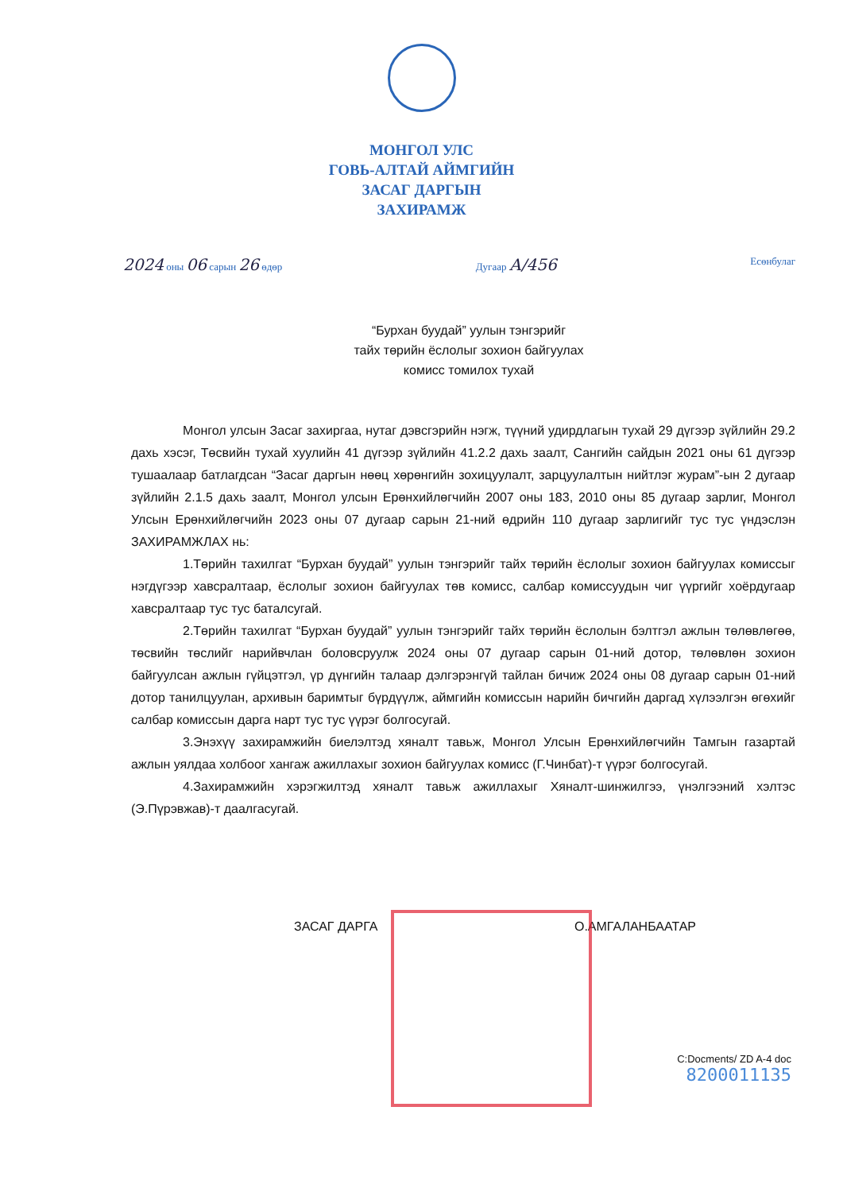МОНГОЛ УЛС
ГОВЬ-АЛТАЙ АЙМГИЙН
ЗАСАГ ДАРГЫН
ЗАХИРАМЖ
2024 оны 06 сарын 26 өдөр Дугаар А/456 Есөнбулаг
“Бурхан буудай” уулын тэнгэрийг
тайх төрийн ёслолыг зохион байгуулах
комисс томилох тухай
Монгол улсын Засаг захиргаа, нутаг дэвсгэрийн нэгж, түүний удирдлагын тухай 29 дүгээр зүйлийн 29.2 дахь хэсэг, Төсвийн тухай хуулийн 41 дүгээр зүйлийн 41.2.2 дахь заалт, Сангийн сайдын 2021 оны 61 дүгээр тушаалаар батлагдсан “Засаг даргын нөөц хөрөнгийн зохицуулалт, зарцуулалтын нийтлэг журам”-ын 2 дугаар зүйлийн 2.1.5 дахь заалт, Монгол улсын Ерөнхийлөгчийн 2007 оны 183, 2010 оны 85 дугаар зарлиг, Монгол Улсын Ерөнхийлөгчийн 2023 оны 07 дугаар сарын 21-ний өдрийн 110 дугаар зарлигийг тус тус үндэслэн ЗАХИРАМЖЛАХ нь:
1.Төрийн тахилгат “Бурхан буудай” уулын тэнгэрийг тайх төрийн ёслолыг зохион байгуулах комиссыг нэгдүгээр хавсралтаар, ёслолыг зохион байгуулах төв комисс, салбар комиссуудын чиг үүргийг хоёрдугаар хавсралтаар тус тус баталсугай.
2.Төрийн тахилгат “Бурхан буудай” уулын тэнгэрийг тайх төрийн ёслолын бэлтгэл ажлын төлөвлөгөө, төсвийн төслийг нарийвчлан боловсруулж 2024 оны 07 дугаар сарын 01-ний дотор, төлөвлөн зохион байгуулсан ажлын гүйцэтгэл, үр дүнгийн талаар дэлгэрэнгүй тайлан бичиж 2024 оны 08 дугаар сарын 01-ний дотор танилцуулан, архивын баримтыг бүрдүүлж, аймгийн комиссын нарийн бичгийн даргад хүлээлгэн өгөхийг салбар комиссын дарга нарт тус тус үүрэг болгосугай.
3.Энэхүү захирамжийн биелэлтэд хяналт тавьж, Монгол Улсын Ерөнхийлөгчийн Тамгын газартай ажлын уялдаа холбоог хангаж ажиллахыг зохион байгуулах комисс (Г.Чинбат)-т үүрэг болгосугай.
4.Захирамжийн хэрэгжилтэд хяналт тавьж ажиллахыг Хяналт-шинжилгээ, үнэлгээний хэлтэс (Э.Пүрэвжав)-т даалгасугай.
ЗАСАГ ДАРГА О.АМГАЛАНБААТАР
C:Docments/ ZD A-4 doc
8200011135